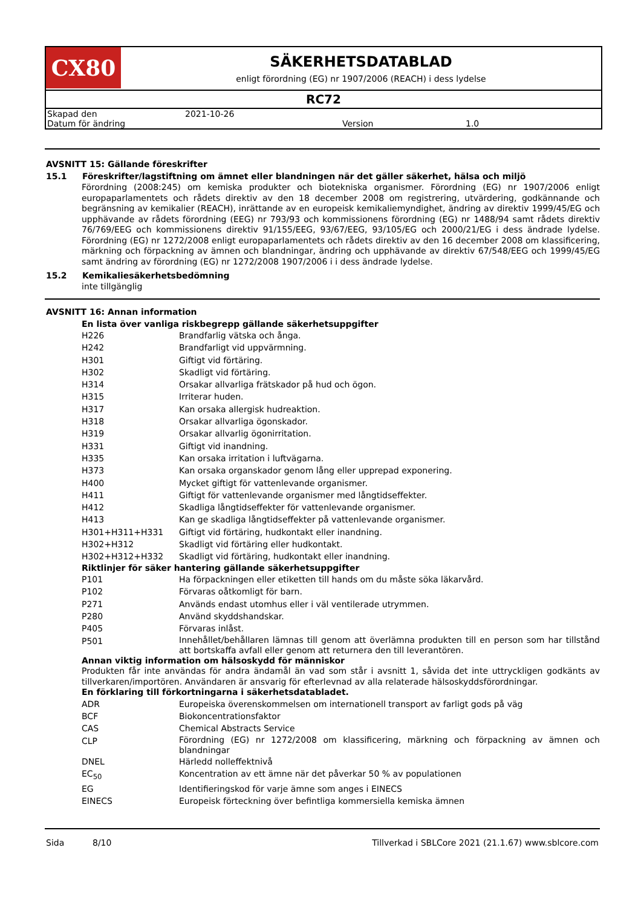CX80
SÄKERHETSDATABLAD
enligt förordning (EG) nr 1907/2006 (REACH) i dess lydelse
RC72
| Skapad den | 2021-10-26 | | |
| Datum för ändring | | Version | 1.0 |
AVSNITT 15: Gällande föreskrifter
15.1 Föreskrifter/lagstiftning om ämnet eller blandningen när det gäller säkerhet, hälsa och miljö
Förordning (2008:245) om kemiska produkter och biotekniska organismer. Förordning (EG) nr 1907/2006 enligt europaparlamentets och rådets direktiv av den 18 december 2008 om registrering, utvärdering, godkännande och begränsning av kemikalier (REACH), inrättande av en europeisk kemikaliemyndighet, ändring av direktiv 1999/45/EG och upphävande av rådets förordning (EEG) nr 793/93 och kommissionens förordning (EG) nr 1488/94 samt rådets direktiv 76/769/EEG och kommissionens direktiv 91/155/EEG, 93/67/EEG, 93/105/EG och 2000/21/EG i dess ändrade lydelse. Förordning (EG) nr 1272/2008 enligt europaparlamentets och rådets direktiv av den 16 december 2008 om klassificering, märkning och förpackning av ämnen och blandningar, ändring och upphävande av direktiv 67/548/EEG och 1999/45/EG samt ändring av förordning (EG) nr 1272/2008 1907/2006 i i dess ändrade lydelse.
15.2 Kemikaliesäkerhetsbedömning
inte tillgänglig
AVSNITT 16: Annan information
En lista över vanliga riskbegrepp gällande säkerhetsuppgifter
| H226 | Brandfarlig vätska och ånga. |
| H242 | Brandfarligt vid uppvärmning. |
| H301 | Giftigt vid förtäring. |
| H302 | Skadligt vid förtäring. |
| H314 | Orsakar allvarliga frätskador på hud och ögon. |
| H315 | Irriterar huden. |
| H317 | Kan orsaka allergisk hudreaktion. |
| H318 | Orsakar allvarliga ögonskador. |
| H319 | Orsakar allvarlig ögonirritation. |
| H331 | Giftigt vid inandning. |
| H335 | Kan orsaka irritation i luftvägarna. |
| H373 | Kan orsaka organskador genom lång eller upprepad exponering. |
| H400 | Mycket giftigt för vattenlevande organismer. |
| H411 | Giftigt för vattenlevande organismer med långtidseffekter. |
| H412 | Skadliga långtidseffekter för vattenlevande organismer. |
| H413 | Kan ge skadliga långtidseffekter på vattenlevande organismer. |
| H301+H311+H331 | Giftigt vid förtäring, hudkontakt eller inandning. |
| H302+H312 | Skadligt vid förtäring eller hudkontakt. |
| H302+H312+H332 | Skadligt vid förtäring, hudkontakt eller inandning. |
Riktlinjer för säker hantering gällande säkerhetsuppgifter
| P101 | Ha förpackningen eller etiketten till hands om du måste söka läkarvård. |
| P102 | Förvaras oåtkomligt för barn. |
| P271 | Används endast utomhus eller i väl ventilerade utrymmen. |
| P280 | Använd skyddshandskar. |
| P405 | Förvaras inlåst. |
| P501 | Innehållet/behållaren lämnas till genom att överlämna produkten till en person som har tillstånd att bortskaffa avfall eller genom att returnera den till leverantören. |
Annan viktig information om hälsoskydd för människor
Produkten får inte användas för andra ändamål än vad som står i avsnitt 1, såvida det inte uttryckligen godkänts av tillverkaren/importören. Användaren är ansvarig för efterlevnad av alla relaterade hälsoskyddsförordningar.
En förklaring till förkortningarna i säkerhetsdatabladet.
| ADR | Europeiska överenskommelsen om internationell transport av farligt gods på väg |
| BCF | Biokoncentrationsfaktor |
| CAS | Chemical Abstracts Service |
| CLP | Förordning (EG) nr 1272/2008 om klassificering, märkning och förpackning av ämnen och blandningar |
| DNEL | Härledd nolleffektnivå |
| EC<sub>50</sub> | Koncentration av ett ämne när det påverkar 50 % av populationen |
| EG | Identifieringskod för varje ämne som anges i EINECS |
| EINECS | Europeisk förteckning över befintliga kommersiella kemiska ämnen |
Sida 8/10 Tillverkad i SBLCore 2021 (21.1.67) www.sblcore.com